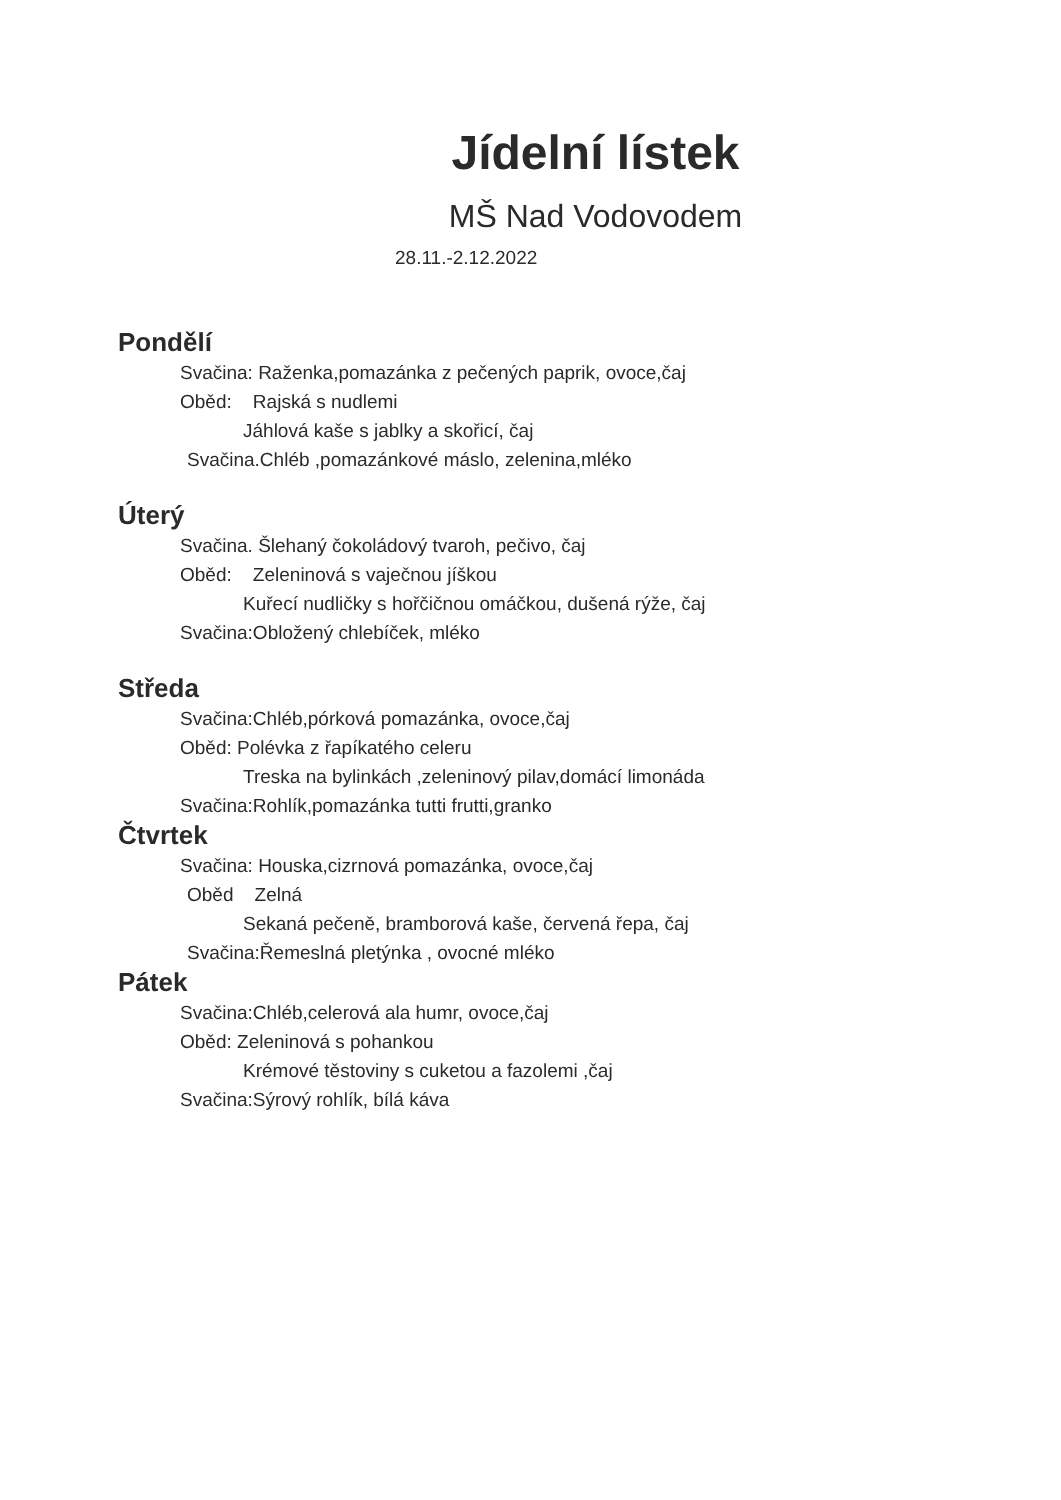Jídelní lístek
MŠ Nad Vodovodem
28.11.-2.12.2022
Pondělí
Svačina: Raženka,pomazánka z pečených paprik, ovoce,čaj
Oběd: Rajská s nudlemi
Jáhlová kaše s jablky a skořicí, čaj
Svačina.Chléb ,pomazánkové máslo, zelenina,mléko
Úterý
Svačina. Šlehaný čokoládový tvaroh, pečivo, čaj
Oběd: Zeleninová s vaječnou jíškou
Kuřecí nudličky s hořčičnou omáčkou, dušená rýže, čaj
Svačina:Obložený chlebíček, mléko
Středa
Svačina:Chléb,pórková pomazánka, ovoce,čaj
Oběd: Polévka z řapíkatého celeru
Treska na bylinkách ,zeleninový pilav,domácí limonáda
Svačina:Rohlík,pomazánka tutti frutti,granko
Čtvrtek
Svačina: Houska,cizrnová pomazánka, ovoce,čaj
Oběd Zelná
Sekaná pečeně, bramborová kaše, červená řepa, čaj
Svačina:Řemeslná pletýnka , ovocné mléko
Pátek
Svačina:Chléb,celerová ala humr, ovoce,čaj
Oběd: Zeleninová s pohankou
Krémové těstoviny s cuketou a fazolemi ,čaj
Svačina:Sýrový rohlík, bílá káva